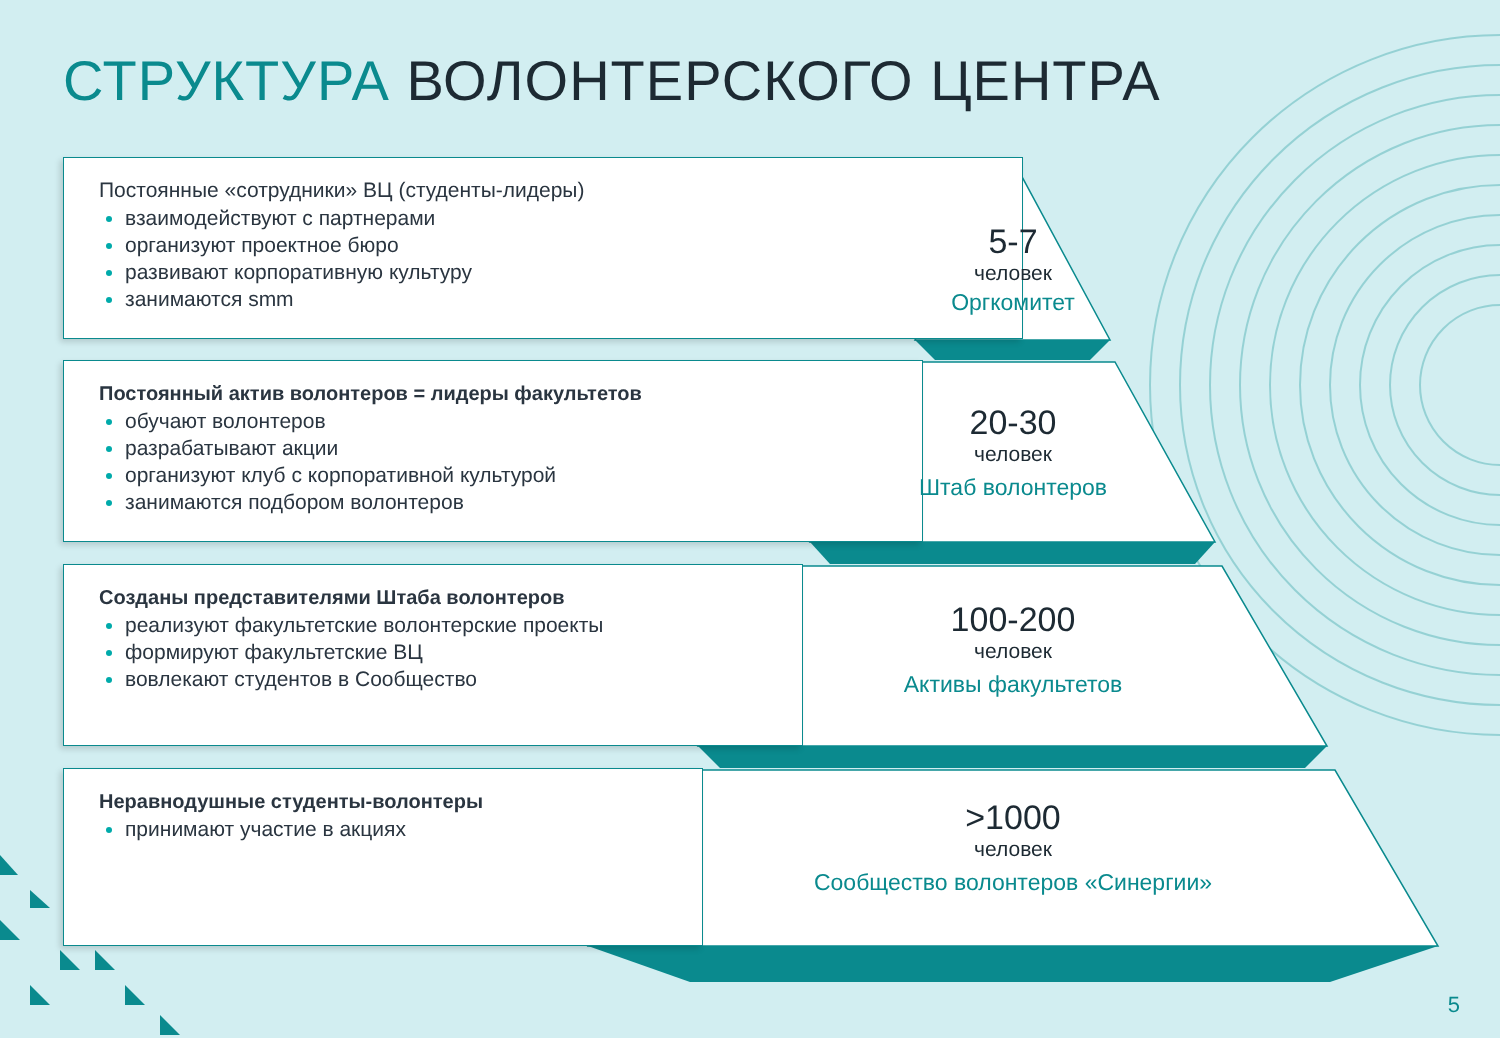СТРУКТУРА ВОЛОНТЕРСКОГО ЦЕНТРА
Постоянные «сотрудники» ВЦ (студенты-лидеры)
взаимодействуют с партнерами
организуют проектное бюро
развивают корпоративную культуру
занимаются smm
Постоянный актив волонтеров = лидеры факультетов
обучают волонтеров
разрабатывают акции
организуют клуб с корпоративной культурой
занимаются подбором волонтеров
Созданы представителями Штаба волонтеров
реализуют факультетские волонтерские проекты
формируют факультетские ВЦ
вовлекают студентов в Сообщество
Неравнодушные студенты-волонтеры
принимают участие в акциях
5-7
человек
Оргкомитет
20-30
человек
Штаб волонтеров
100-200
человек
Активы факультетов
>1000
человек
Сообщество волонтеров «Синергии»
5